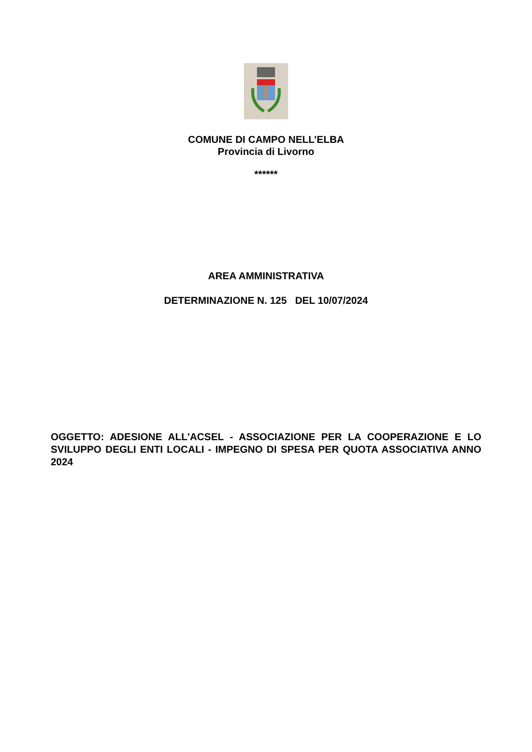COMUNE DI CAMPO NELL’ELBA
Provincia di Livorno
******
AREA AMMINISTRATIVA
DETERMINAZIONE N. 125 DEL 10/07/2024
OGGETTO: ADESIONE ALL'ACSEL - ASSOCIAZIONE PER LA COOPERAZIONE E LO SVILUPPO DEGLI ENTI LOCALI - IMPEGNO DI SPESA PER QUOTA ASSOCIATIVA ANNO 2024